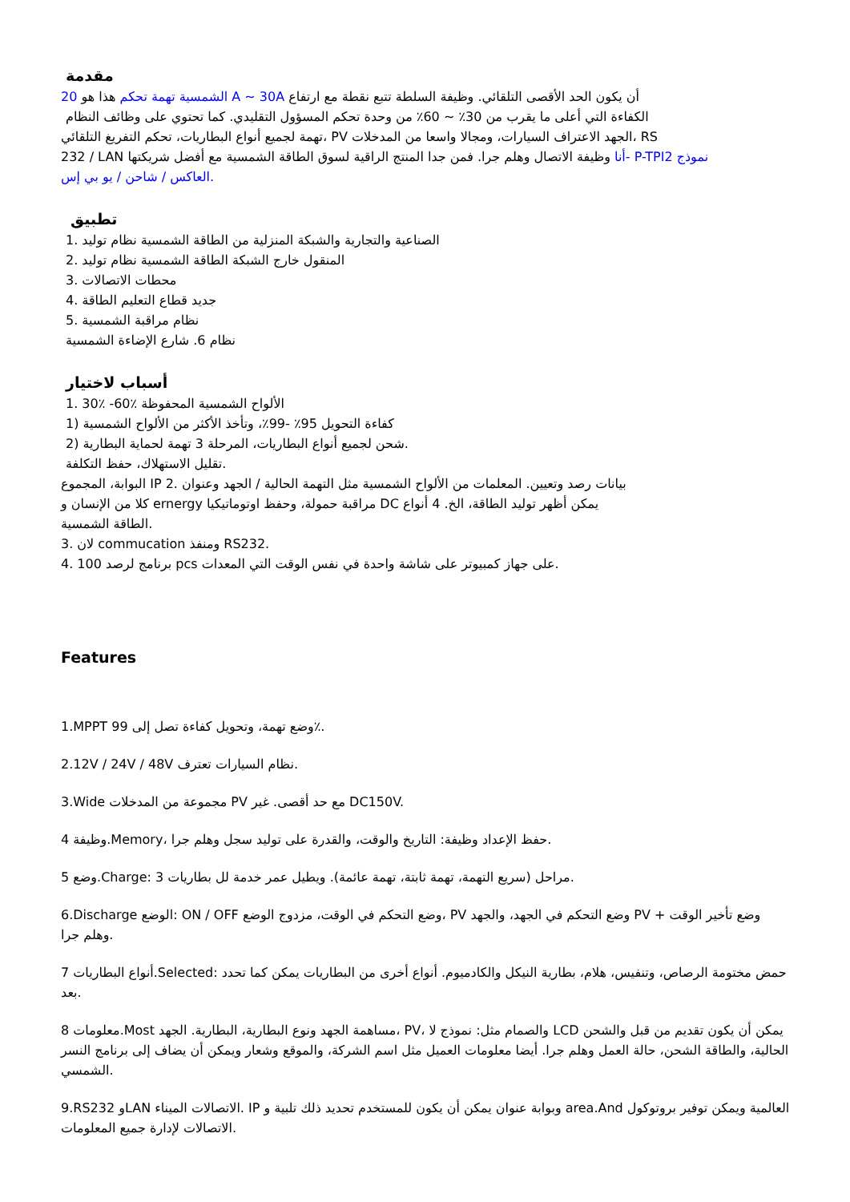مقدمة
20 الشمسية تهمة تحكم هذا هو A ~ 30A أن يكون الحد الأقصى التلقائي. وظيفة السلطة تتبع نقطة مع ارتفاع
الكفاءة التي أعلى ما يقرب من 30٪ ~ 60٪ من وحدة تحكم المسؤول التقليدي. كما تحتوي على وظائف النظام
تهمة لجميع أنواع البطاريات، تحكم التفريغ التلقائي، PV الجهد الاعتراف السيارات، ومجالا واسعا من المدخلات، RS
232 / LAN أنا وظيفة الاتصال وهلم جرا. فمن جدا المنتج الراقية لسوق الطاقة الشمسية مع أفضل شريكتها- P-TPI2 نموذج
العاكس / شاحن / يو بي إس.
تطبيق
1. الصناعية والتجارية والشبكة المنزلية من الطاقة الشمسية نظام توليد
2. المنقول خارج الشبكة الطاقة الشمسية نظام توليد
3. محطات الاتصالات
4. جديد قطاع التعليم الطاقة
5. نظام مراقبة الشمسية
نظام 6. شارع الإضاءة الشمسية
أسباب لاختيار
1. 30٪ -60٪ الألواح الشمسية المحفوظة
1) كفاءة التحويل 95٪ -99٪، وتأخذ الأكثر من الألواح الشمسية
2) شحن لجميع أنواع البطاريات، المرحلة 3 تهمة لحماية البطارية.
تقليل الاستهلاك، حفظ التكلفة.
البوابة، المجموع IP 2. بيانات رصد وتعيين. المعلمات من الألواح الشمسية مثل التهمة الحالية / الجهد وعنوان
كلا من الإنسان و ernergy مراقبة حمولة، وحفظ اوتوماتيكيا DC يمكن أظهر توليد الطاقة، الخ. 4 أنواع
الطاقة الشمسية.
لان .3 commucation ومنفذ RS232.
4. 100 برنامج لرصد pcs على جهاز كمبيوتر على شاشة واحدة في نفس الوقت التي المعدات.
Features
1.MPPT 99 وضع تهمة، وتحويل كفاءة تصل إلى٪.
2.12V / 24V / 48V نظام السيارات تعترف.
3.Wide مجموعة من المدخلات PV مع حد أقصى. غير DC150V.
4 وظيفة.Memory، حفظ الإعداد وظيفة: التاريخ والوقت، والقدرة على توليد سجل وهلم جرا.
5 وضع.Charge: 3 مراحل (سريع التهمة، تهمة ثابتة، تهمة عائمة). ويطيل عمر خدمة لل بطاريات.
6.Discharge الوضع: ON / OFF وضع التحكم في الوقت، مزدوج الوضع، PV وضع التحكم في الجهد، والجهد PV + وضع تأخير الوقت وهلم جرا.
7 أنواع البطاريات.Selected: حمض مختومة الرصاص، وتنفيس، هلام، بطارية النيكل والكادميوم. أنواع أخرى من البطاريات يمكن كما تحدد بعد.
8 معلومات.Most مساهمة الجهد ونوع البطارية، البطارية. الجهد، PV، والصمام مثل: نموذج لا LCD يمكن أن يكون تقديم من قبل والشحن الحالية، والطاقة الشحن، حالة العمل وهلم جرا. أيضا معلومات العميل مثل اسم الشركة، والموقع وشعار ويمكن أن يضاف إلى برنامج النسر الشمسي.
9.RS232 وLAN الاتصالات الميناء. IP وبوابة عنوان يمكن أن يكون للمستخدم تحديد ذلك تلبية و area.And العالمية ويمكن توفير بروتوكول الاتصالات لإدارة جميع المعلومات.